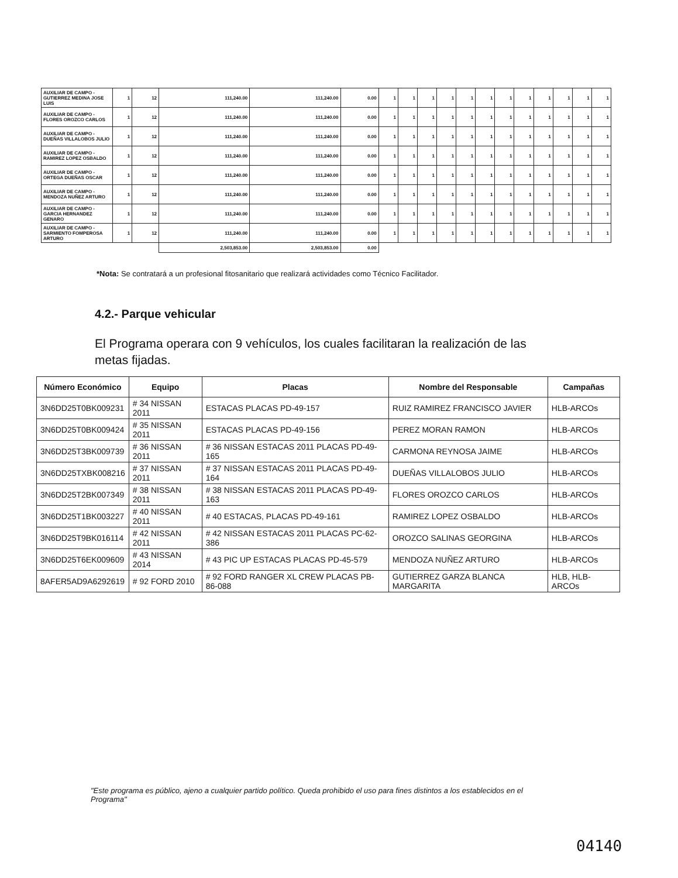| AUXILIAR DE CAMPO - GUTIERREZ MEDINA JOSE LUIS | 1 | 12 | 111,240.00 | 111,240.00 | 0.00 | 1 | 1 | 1 | 1 | 1 | 1 | 1 | 1 | 1 | 1 | 1 | 1 |
| AUXILIAR DE CAMPO - FLORES OROZCO CARLOS | 1 | 12 | 111,240.00 | 111,240.00 | 0.00 | 1 | 1 | 1 | 1 | 1 | 1 | 1 | 1 | 1 | 1 | 1 | 1 |
| AUXILIAR DE CAMPO - DUEÑAS VILLALOBOS JULIO | 1 | 12 | 111,240.00 | 111,240.00 | 0.00 | 1 | 1 | 1 | 1 | 1 | 1 | 1 | 1 | 1 | 1 | 1 | 1 |
| AUXILIAR DE CAMPO - RAMIREZ LOPEZ OSBALDO | 1 | 12 | 111,240.00 | 111,240.00 | 0.00 | 1 | 1 | 1 | 1 | 1 | 1 | 1 | 1 | 1 | 1 | 1 | 1 |
| AUXILIAR DE CAMPO - ORTEGA DUEÑAS OSCAR | 1 | 12 | 111,240.00 | 111,240.00 | 0.00 | 1 | 1 | 1 | 1 | 1 | 1 | 1 | 1 | 1 | 1 | 1 | 1 |
| AUXILIAR DE CAMPO - MENDOZA NUÑEZ ARTURO | 1 | 12 | 111,240.00 | 111,240.00 | 0.00 | 1 | 1 | 1 | 1 | 1 | 1 | 1 | 1 | 1 | 1 | 1 | 1 |
| AUXILIAR DE CAMPO - GARCIA HERNANDEZ GENARO | 1 | 12 | 111,240.00 | 111,240.00 | 0.00 | 1 | 1 | 1 | 1 | 1 | 1 | 1 | 1 | 1 | 1 | 1 | 1 |
| AUXILIAR DE CAMPO - SARMIENTO FOMPEROSA ARTURO | 1 | 12 | 111,240.00 | 111,240.00 | 0.00 | 1 | 1 | 1 | 1 | 1 | 1 | 1 | 1 | 1 | 1 | 1 | 1 |
| | | | 2,503,853.00 | 2,503,853.00 | 0.00 | | | | | | | | | | | | |
*Nota: Se contratará a un profesional fitosanitario que realizará actividades como Técnico Facilitador.
4.2.- Parque vehicular
El Programa operara con 9 vehículos, los cuales facilitaran la realización de las metas fijadas.
| Número Económico | Equipo | Placas | Nombre del Responsable | Campañas |
| --- | --- | --- | --- | --- |
| 3N6DD25T0BK009231 | # 34 NISSAN 2011 | ESTACAS PLACAS PD-49-157 | RUIZ RAMIREZ FRANCISCO JAVIER | HLB-ARCOs |
| 3N6DD25T0BK009424 | # 35 NISSAN 2011 | ESTACAS PLACAS PD-49-156 | PEREZ MORAN RAMON | HLB-ARCOs |
| 3N6DD25T3BK009739 | # 36 NISSAN 2011 | # 36 NISSAN ESTACAS 2011 PLACAS PD-49-165 | CARMONA REYNOSA JAIME | HLB-ARCOs |
| 3N6DD25TXBK008216 | # 37 NISSAN 2011 | # 37 NISSAN ESTACAS 2011 PLACAS PD-49-164 | DUEÑAS VILLALOBOS JULIO | HLB-ARCOs |
| 3N6DD25T2BK007349 | # 38 NISSAN 2011 | # 38 NISSAN ESTACAS 2011 PLACAS PD-49-163 | FLORES OROZCO CARLOS | HLB-ARCOs |
| 3N6DD25T1BK003227 | # 40 NISSAN 2011 | # 40 ESTACAS, PLACAS PD-49-161 | RAMIREZ LOPEZ OSBALDO | HLB-ARCOs |
| 3N6DD25T9BK016114 | # 42 NISSAN 2011 | # 42 NISSAN ESTACAS 2011 PLACAS PC-62-386 | OROZCO SALINAS GEORGINA | HLB-ARCOs |
| 3N6DD25T6EK009609 | # 43 NISSAN 2014 | # 43 PIC UP ESTACAS PLACAS PD-45-579 | MENDOZA NUÑEZ ARTURO | HLB-ARCOs |
| 8AFER5AD9A6292619 | # 92 FORD 2010 | # 92 FORD RANGER XL CREW PLACAS PB-86-088 | GUTIERREZ GARZA BLANCA MARGARITA | HLB, HLB-ARCOs |
"Este programa es público, ajeno a cualquier partido político. Queda prohibido el uso para fines distintos a los establecidos en el Programa"
04140